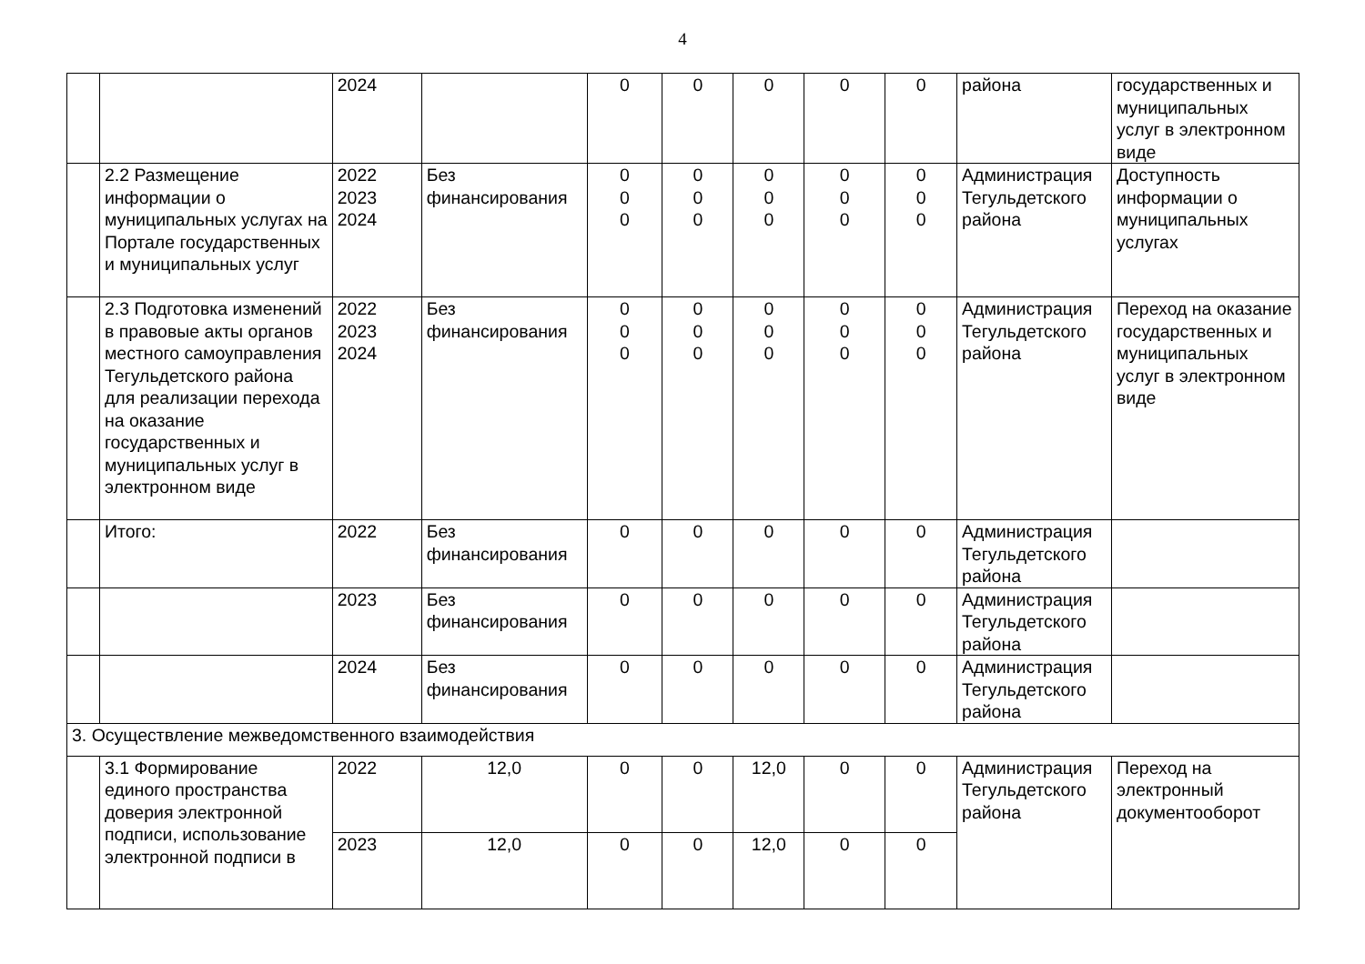4
| | | 2024 | | 0 | 0 | 0 | 0 | 0 | района | государственных и муниципальных услуг в электронном виде |
| | 2.2 Размещение информации о муниципальных услугах на Портале государственных и муниципальных услуг | 2022 2023 2024 | Без финансирования | 0 0 0 | 0 0 0 | 0 0 0 | 0 0 0 | 0 0 0 | Администрация Тегульдетского района | Доступность информации о муниципальных услугах |
| | 2.3 Подготовка изменений в правовые акты органов местного самоуправления Тегульдетского района для реализации перехода на оказание государственных и муниципальных услуг в электронном виде | 2022 2023 2024 | Без финансирования | 0 0 0 | 0 0 0 | 0 0 0 | 0 0 0 | 0 0 0 | Администрация Тегульдетского района | Переход на оказание государственных и муниципальных услуг в электронном виде |
| | Итого: | 2022 | Без финансирования | 0 | 0 | 0 | 0 | 0 | Администрация Тегульдетского района | |
| | | 2023 | Без финансирования | 0 | 0 | 0 | 0 | 0 | Администрация Тегульдетского района | |
| | | 2024 | Без финансирования | 0 | 0 | 0 | 0 | 0 | Администрация Тегульдетского района | |
| 3. Осуществление межведомственного взаимодействия | | | | | | | | | | |
| | 3.1 Формирование единого пространства доверия электронной подписи, использование электронной подписи в | 2022 | 12,0 | 0 | 0 | 12,0 | 0 | 0 | Администрация Тегульдетского района | Переход на электронный документооборот |
| | | 2023 | 12,0 | 0 | 0 | 12,0 | 0 | 0 | | |